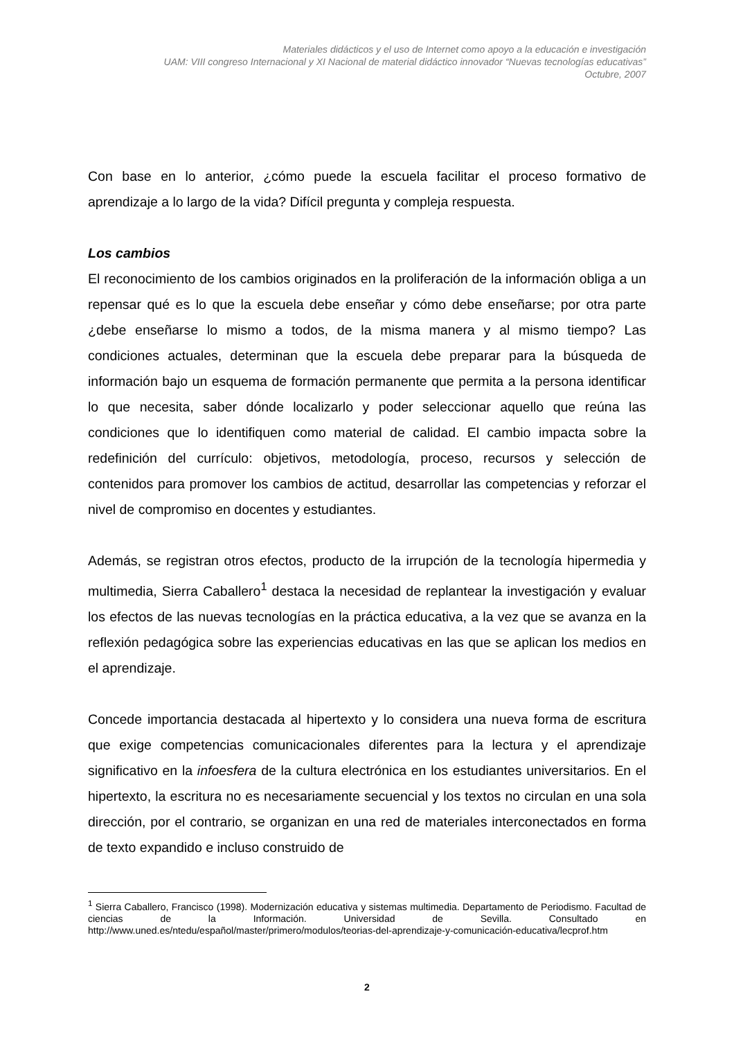Materiales didácticos y el uso de Internet como apoyo a la educación e investigación
UAM: VIII congreso Internacional y XI Nacional de material didáctico innovador “Nuevas tecnologías educativas”
Octubre, 2007
Con base en lo anterior, ¿cómo puede la escuela facilitar el proceso formativo de aprendizaje a lo largo de la vida? Difícil pregunta y compleja respuesta.
Los cambios
El reconocimiento de los cambios originados en la proliferación de la información obliga a un repensar qué es lo que la escuela debe enseñar y cómo debe enseñarse; por otra parte ¿debe enseñarse lo mismo a todos, de la misma manera y al mismo tiempo? Las condiciones actuales, determinan que la escuela debe preparar para la búsqueda de información bajo un esquema de formación permanente que permita a la persona identificar lo que necesita, saber dónde localizarlo y poder seleccionar aquello que reúna las condiciones que lo identifiquen como material de calidad. El cambio impacta sobre la redefinición del currículo: objetivos, metodología, proceso, recursos y selección de contenidos para promover los cambios de actitud, desarrollar las competencias y reforzar el nivel de compromiso en docentes y estudiantes.
Además, se registran otros efectos, producto de la irrupción de la tecnología hipermedia y multimedia, Sierra Caballero<sup>1</sup> destaca la necesidad de replantear la investigación y evaluar los efectos de las nuevas tecnologías en la práctica educativa, a la vez que se avanza en la reflexión pedagógica sobre las experiencias educativas en las que se aplican los medios en el aprendizaje.
Concede importancia destacada al hipertexto y lo considera una nueva forma de escritura que exige competencias comunicacionales diferentes para la lectura y el aprendizaje significativo en la infoesfera de la cultura electrónica en los estudiantes universitarios. En el hipertexto, la escritura no es necesariamente secuencial y los textos no circulan en una sola dirección, por el contrario, se organizan en una red de materiales interconectados en forma de texto expandido e incluso construido de
<sup>1</sup> Sierra Caballero, Francisco (1998). Modernización educativa y sistemas multimedia. Departamento de Periodismo. Facultad de ciencias de la Información. Universidad de Sevilla. Consultado en http://www.uned.es/ntedu/español/master/primero/modulos/teorias-del-aprendizaje-y-comunicación-educativa/lecprof.htm
2